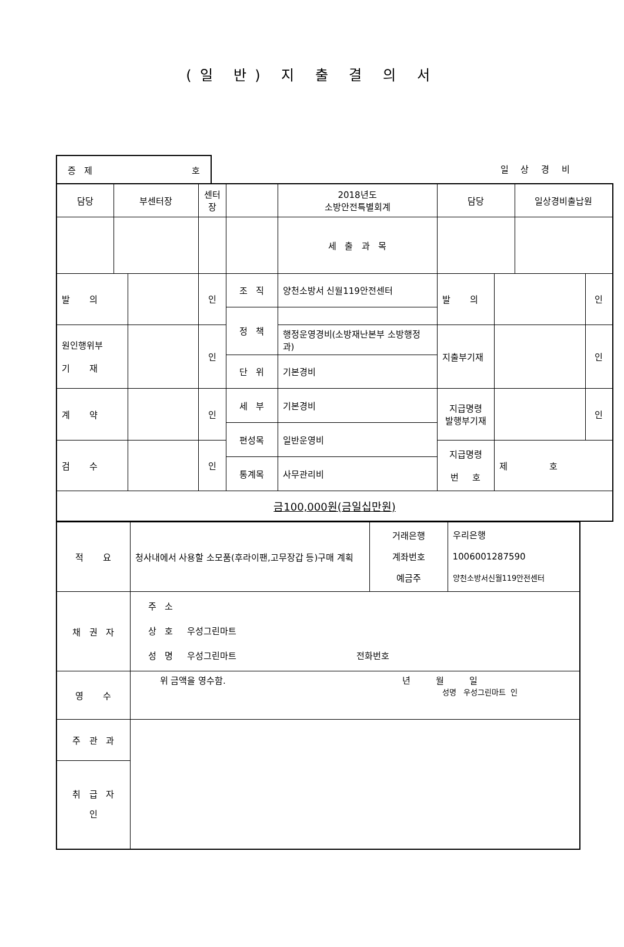(일 반) 지 출 결 의 서
증 제 호
일 상 경 비
| 담당 | 부센터장 | | 센터장 | | 2018년도 소방안전특별회계 | 담당 | | 일상경비출납원 | |
| | | | | | 세 출 과 목 | | | | |
| 발 의 | | | 인 | 조 직 | 양천소방서 신월119안전센터 | 발 의 | | | 인 |
| | | | | 정 책 | | | | | |
| 원인행위부 기 재 | | | 인 | | 행정운영경비(소방재난본부 소방행정과) | 지출부기재 | | | 인 |
| | | | | 단 위 | 기본경비 | | | | |
| 계 약 | | | 인 | 세 부 | 기본경비 | 지급명령 발행부기재 | | | 인 |
| | | | | 편성목 | 일반운영비 | | | | |
| 검 수 | | | 인 | | | 지급명령 번 호 | 제 호 | | |
| | | | | 통계목 | 사무관리비 | | | | |
| 금100,000원(금일십만원) | | | | | | | | | |
| 적 요 | 청사내에서 사용할 소모품(후라이팬,고무장갑 등)구매 계획 | 거래은행 계좌번호 예금주 | 우리은행 1006001287590 양천소방서신월119안전센터 |
| 채 권 자 | 주 소 상 호 우성그린마트 성 명 우성그린마트 전화번호 | | |
| 영 수 | 위 금액을 영수함. 년 월 일 성명 우성그린마트 인 | | |
| 주 관 과 | | | |
| 취 급 자 인 | | | |